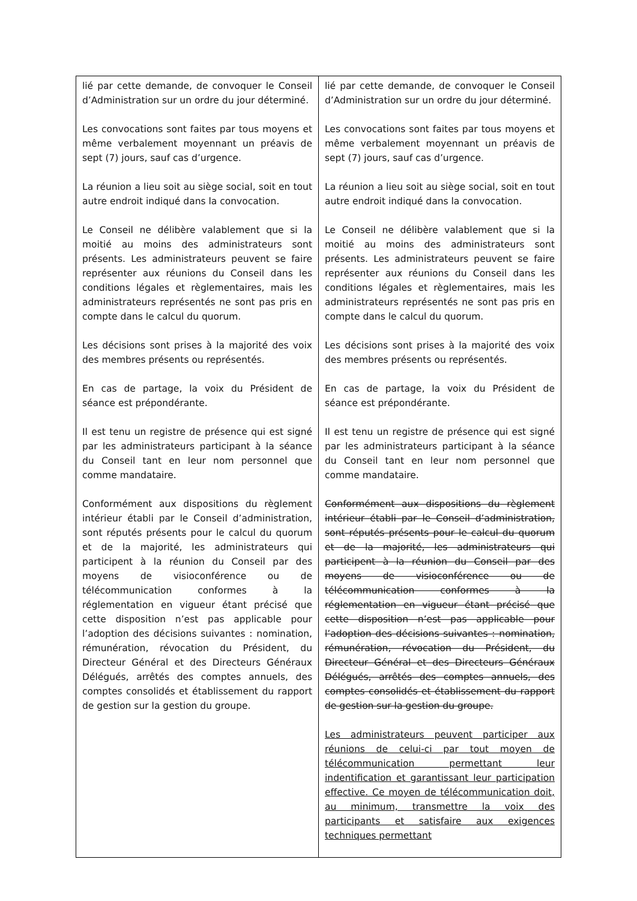| lié par cette demande, de convoquer le Conseil d’Administration sur un ordre du jour déterminé. Les convocations sont faites par tous moyens et même verbalement moyennant un préavis de sept (7) jours, sauf cas d’urgence. La réunion a lieu soit au siège social, soit en tout autre endroit indiqué dans la convocation. Le Conseil ne délibère valablement que si la moitié au moins des administrateurs sont présents. Les administrateurs peuvent se faire représenter aux réunions du Conseil dans les conditions légales et règlementaires, mais les administrateurs représentés ne sont pas pris en compte dans le calcul du quorum. Les décisions sont prises à la majorité des voix des membres présents ou représentés. En cas de partage, la voix du Président de séance est prépondérante. Il est tenu un registre de présence qui est signé par les administrateurs participant à la séance du Conseil tant en leur nom personnel que comme mandataire. Conformément aux dispositions du règlement intérieur établi par le Conseil d’administration, sont réputés présents pour le calcul du quorum et de la majorité, les administrateurs qui participent à la réunion du Conseil par des moyens de visioconférence ou de télécommunication conformes à la réglementation en vigueur étant précisé que cette disposition n’est pas applicable pour l’adoption des décisions suivantes : nomination, rémunération, révocation du Président, du Directeur Général et des Directeurs Généraux Délégués, arrêtés des comptes annuels, des comptes consolidés et établissement du rapport de gestion sur la gestion du groupe. | lié par cette demande, de convoquer le Conseil d’Administration sur un ordre du jour déterminé. Les convocations sont faites par tous moyens et même verbalement moyennant un préavis de sept (7) jours, sauf cas d’urgence. La réunion a lieu soit au siège social, soit en tout autre endroit indiqué dans la convocation. Le Conseil ne délibère valablement que si la moitié au moins des administrateurs sont présents. Les administrateurs peuvent se faire représenter aux réunions du Conseil dans les conditions légales et règlementaires, mais les administrateurs représentés ne sont pas pris en compte dans le calcul du quorum. Les décisions sont prises à la majorité des voix des membres présents ou représentés. En cas de partage, la voix du Président de séance est prépondérante. Il est tenu un registre de présence qui est signé par les administrateurs participant à la séance du Conseil tant en leur nom personnel que comme mandataire. Conformément aux dispositions du règlement intérieur établi par le Conseil d’administration, sont réputés présents pour le calcul du quorum et de la majorité, les administrateurs qui participent à la réunion du Conseil par des moyens de visioconférence ou de télécommunication conformes à la réglementation en vigueur étant précisé que cette disposition n’est pas applicable pour l’adoption des décisions suivantes : nomination, rémunération, révocation du Président, du Directeur Général et des Directeurs Généraux Délégués, arrêtés des comptes annuels, des comptes consolidés et établissement du rapport de gestion sur la gestion du groupe. Les administrateurs peuvent participer aux réunions de celui-ci par tout moyen de télécommunication permettant leur indentification et garantissant leur participation effective. Ce moyen de télécommunication doit, au minimum, transmettre la voix des participants et satisfaire aux exigences techniques permettant |